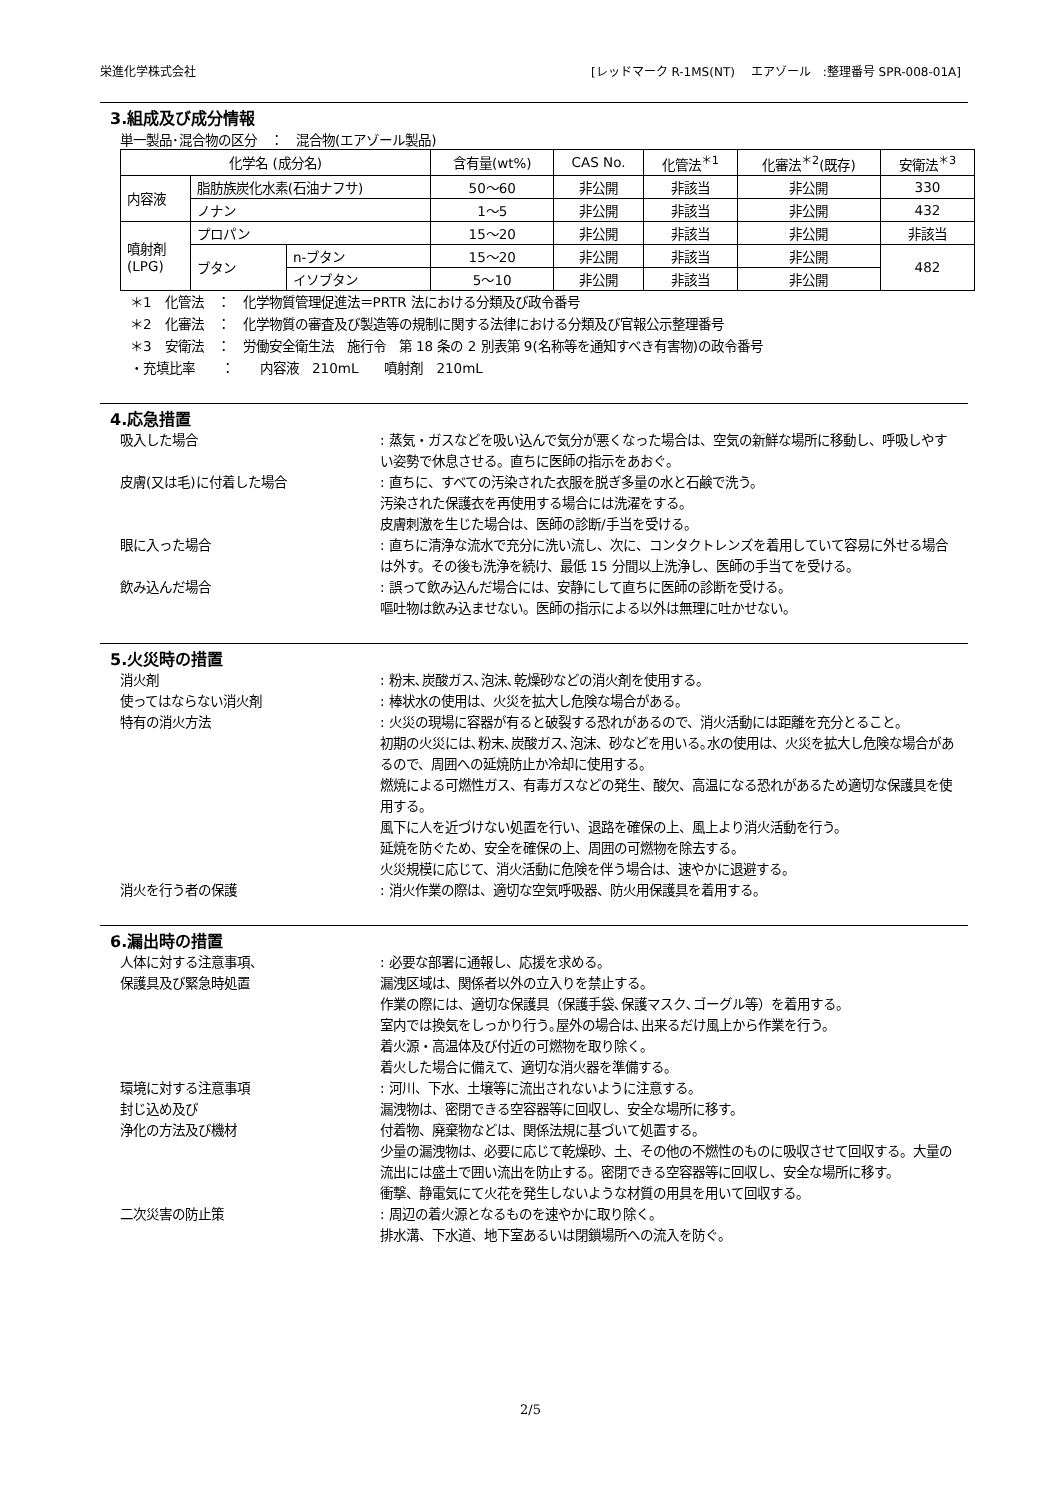栄進化学株式会社 [レッドマーク R-1MS(NT)　 エアゾール　:整理番号 SPR-008-01A]
3.組成及び成分情報
単一製品･混合物の区分　：　混合物(エアゾール製品)
| 化学名 (成分名) | | | 含有量(wt%) | CAS No. | 化管法<sup>＊1</sup> | 化審法<sup>＊2</sup>(既存) | 安衛法<sup>＊3</sup> |
| --- | --- | --- | --- | --- | --- | --- | --- |
| 内容液 | 脂肪族炭化水素(石油ナフサ) | | 50～60 | 非公開 | 非該当 | 非公開 | 330 |
| | ノナン | | 1～5 | 非公開 | 非該当 | 非公開 | 432 |
| 噴射剤 (LPG) | プロパン | | 15～20 | 非公開 | 非該当 | 非公開 | 非該当 |
| | ブタン | n-ブタン | 15～20 | 非公開 | 非該当 | 非公開 | 482 |
| | | イソブタン | 5～10 | 非公開 | 非該当 | 非公開 | |
＊1　化管法　：　化学物質管理促進法＝PRTR 法における分類及び政令番号
＊2　化審法　：　化学物質の審査及び製造等の規制に関する法律における分類及び官報公示整理番号
＊3　安衛法　：　労働安全衛生法　施行令　第 18 条の 2 別表第 9(名称等を通知すべき有害物)の政令番号
・充填比率　　：　　内容液　210mL　　噴射剤　210mL
4.応急措置
吸入した場合 : 蒸気・ガスなどを吸い込んで気分が悪くなった場合は、空気の新鮮な場所に移動し、呼吸しやすい姿勢で休息させる。直ちに医師の指示をあおぐ。
皮膚(又は毛)に付着した場合 : 直ちに、すべての汚染された衣服を脱ぎ多量の水と石鹸で洗う。
汚染された保護衣を再使用する場合には洗濯をする。
皮膚刺激を生じた場合は、医師の診断/手当を受ける。
眼に入った場合 : 直ちに清浄な流水で充分に洗い流し、次に、コンタクトレンズを着用していて容易に外せる場合は外す。その後も洗浄を続け、最低 15 分間以上洗浄し、医師の手当てを受ける。
飲み込んだ場合 : 誤って飲み込んだ場合には、安静にして直ちに医師の診断を受ける。
嘔吐物は飲み込ませない。医師の指示による以外は無理に吐かせない。
5.火災時の措置
消火剤 : 粉末､炭酸ガス､泡沫､乾燥砂などの消火剤を使用する。
使ってはならない消火剤 : 棒状水の使用は、火災を拡大し危険な場合がある。
特有の消火方法 : 火災の現場に容器が有ると破裂する恐れがあるので、消火活動には距離を充分とること。
初期の火災には､粉末､炭酸ガス､泡沫、砂などを用いる｡水の使用は、火災を拡大し危険な場合があるので、周囲への延焼防止か冷却に使用する。
燃焼による可燃性ガス、有毒ガスなどの発生、酸欠、高温になる恐れがあるため適切な保護具を使用する。
風下に人を近づけない処置を行い、退路を確保の上、風上より消火活動を行う。
延焼を防ぐため、安全を確保の上、周囲の可燃物を除去する。
火災規模に応じて、消火活動に危険を伴う場合は、速やかに退避する。
消火を行う者の保護 : 消火作業の際は、適切な空気呼吸器、防火用保護具を着用する。
6.漏出時の措置
人体に対する注意事項、
保護具及び緊急時処置
: 必要な部署に通報し、応援を求める。
漏洩区域は、関係者以外の立入りを禁止する。
作業の際には、適切な保護具（保護手袋､保護マスク､ゴーグル等）を着用する。
室内では換気をしっかり行う｡屋外の場合は､出来るだけ風上から作業を行う。
着火源・高温体及び付近の可燃物を取り除く。
着火した場合に備えて、適切な消火器を準備する。
環境に対する注意事項
封じ込め及び
浄化の方法及び機材
: 河川、下水、土壌等に流出されないように注意する。
漏洩物は、密閉できる空容器等に回収し、安全な場所に移す。
付着物、廃棄物などは、関係法規に基づいて処置する。
少量の漏洩物は、必要に応じて乾燥砂、土、その他の不燃性のものに吸収させて回収する。大量の流出には盛土で囲い流出を防止する。密閉できる空容器等に回収し、安全な場所に移す。
衝撃、静電気にて火花を発生しないような材質の用具を用いて回収する。
二次災害の防止策 : 周辺の着火源となるものを速やかに取り除く。
排水溝、下水道、地下室あるいは閉鎖場所への流入を防ぐ。
2/5